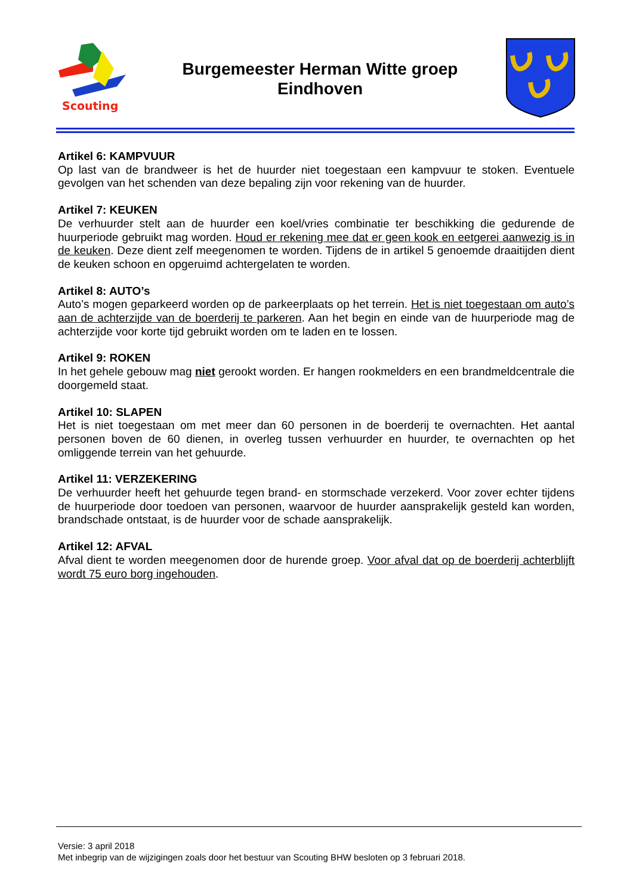Scouting
Burgemeester Herman Witte groep
Eindhoven
Artikel 6: KAMPVUUR
Op last van de brandweer is het de huurder niet toegestaan een kampvuur te stoken. Eventuele gevolgen van het schenden van deze bepaling zijn voor rekening van de huurder.
Artikel 7: KEUKEN
De verhuurder stelt aan de huurder een koel/vries combinatie ter beschikking die gedurende de huurperiode gebruikt mag worden. Houd er rekening mee dat er geen kook en eetgerei aanwezig is in de keuken. Deze dient zelf meegenomen te worden. Tijdens de in artikel 5 genoemde draaitijden dient de keuken schoon en opgeruimd achtergelaten te worden.
Artikel 8: AUTO’s
Auto’s mogen geparkeerd worden op de parkeerplaats op het terrein. Het is niet toegestaan om auto’s aan de achterzijde van de boerderij te parkeren. Aan het begin en einde van de huurperiode mag de achterzijde voor korte tijd gebruikt worden om te laden en te lossen.
Artikel 9: ROKEN
In het gehele gebouw mag niet gerookt worden. Er hangen rookmelders en een brandmeldcentrale die doorgemeld staat.
Artikel 10: SLAPEN
Het is niet toegestaan om met meer dan 60 personen in de boerderij te overnachten. Het aantal personen boven de 60 dienen, in overleg tussen verhuurder en huurder, te overnachten op het omliggende terrein van het gehuurde.
Artikel 11: VERZEKERING
De verhuurder heeft het gehuurde tegen brand- en stormschade verzekerd. Voor zover echter tijdens de huurperiode door toedoen van personen, waarvoor de huurder aansprakelijk gesteld kan worden, brandschade ontstaat, is de huurder voor de schade aansprakelijk.
Artikel 12: AFVAL
Afval dient te worden meegenomen door de hurende groep. Voor afval dat op de boerderij achterblijft wordt 75 euro borg ingehouden.
Versie: 3 april 2018
Met inbegrip van de wijzigingen zoals door het bestuur van Scouting BHW besloten op 3 februari 2018.